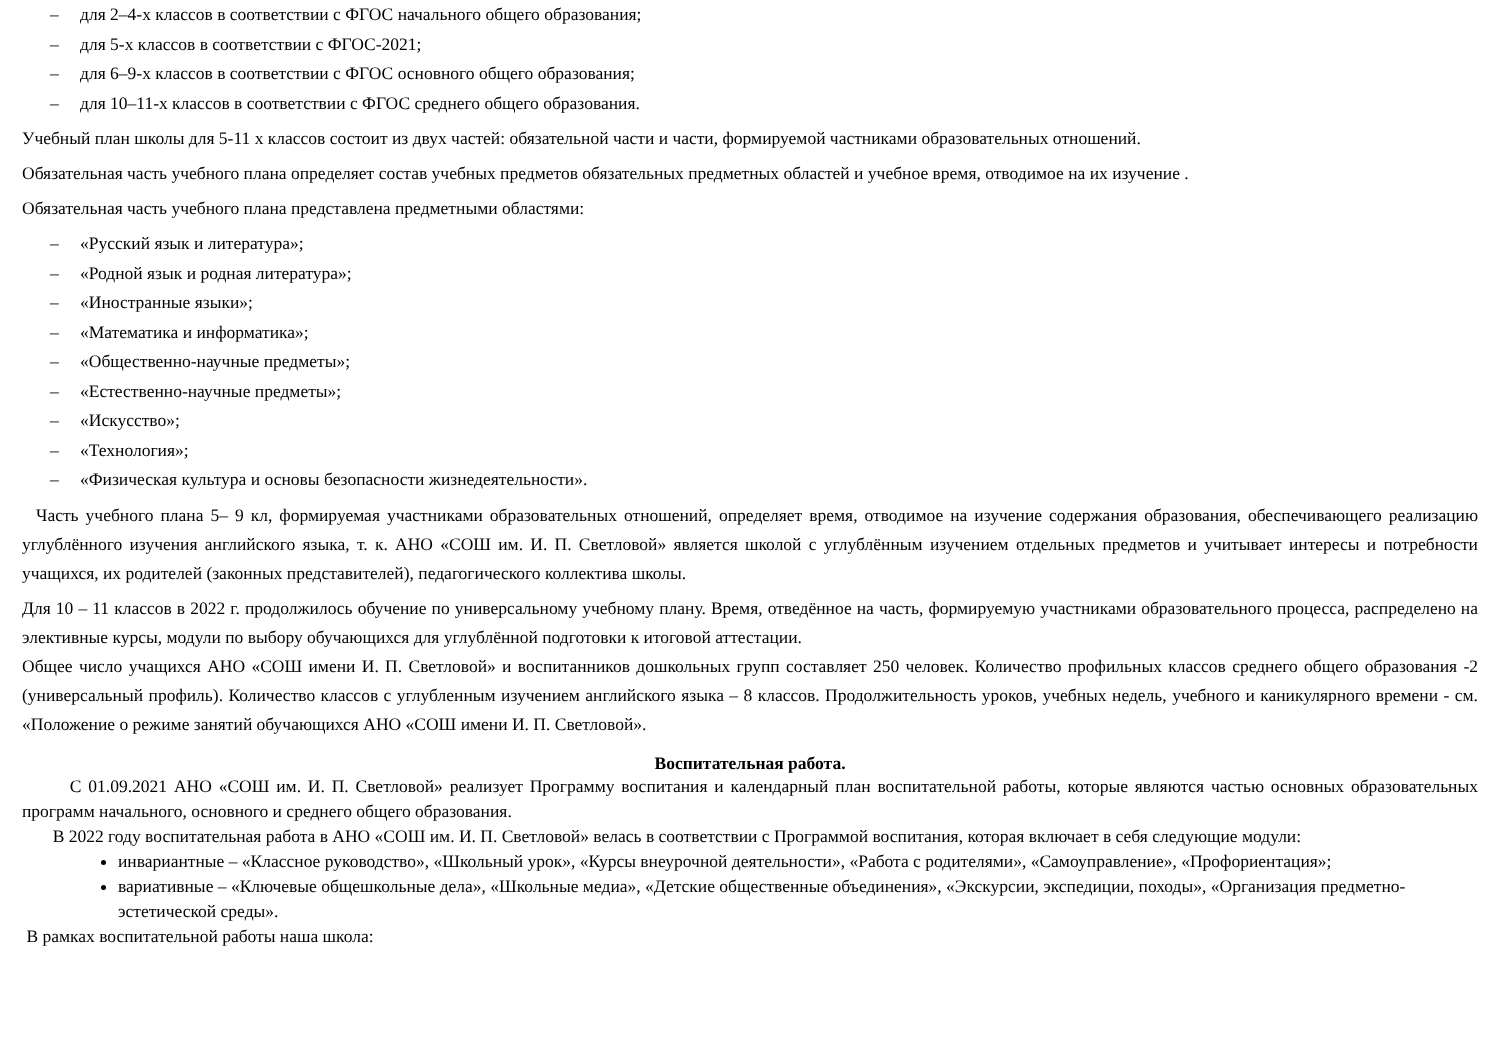– для 2–4-х классов в соответствии с ФГОС начального общего образования;
– для 5-х классов в соответствии с ФГОС-2021;
– для 6–9-х классов в соответствии с ФГОС основного общего образования;
– для 10–11-х классов в соответствии с ФГОС среднего общего образования.
Учебный план школы для 5-11 х классов состоит из двух частей: обязательной части и части, формируемой частниками образовательных отношений.
Обязательная часть учебного плана определяет состав учебных предметов обязательных предметных областей и учебное время, отводимое на их изучение .
Обязательная часть учебного плана представлена предметными областями:
– «Русский язык и литература»;
– «Родной язык и родная литература»;
– «Иностранные языки»;
– «Математика и информатика»;
– «Общественно-научные предметы»;
– «Естественно-научные предметы»;
– «Искусство»;
– «Технология»;
– «Физическая культура и основы безопасности жизнедеятельности».
Часть учебного плана 5– 9 кл, формируемая участниками образовательных отношений, определяет время, отводимое на изучение содержания образования, обеспечивающего реализацию углублённого изучения английского языка, т. к. АНО «СОШ им. И. П. Светловой» является школой с углублённым изучением отдельных предметов и учитывает интересы и потребности учащихся, их родителей (законных представителей), педагогического коллектива школы.
Для 10 – 11 классов в 2022 г. продолжилось обучение по универсальному учебному плану. Время, отведённое на часть, формируемую участниками образовательного процесса, распределено на элективные курсы, модули по выбору обучающихся для углублённой подготовки к итоговой аттестации.
Общее число учащихся АНО «СОШ имени И. П. Светловой» и воспитанников дошкольных групп составляет 250 человек. Количество профильных классов среднего общего образования -2 (универсальный профиль). Количество классов с углубленным изучением английского языка – 8 классов. Продолжительность уроков, учебных недель, учебного и каникулярного времени - см. «Положение о режиме занятий обучающихся АНО «СОШ имени И. П. Светловой».
Воспитательная работа.
С 01.09.2021 АНО «СОШ им. И. П. Светловой» реализует Программу воспитания и календарный план воспитательной работы, которые являются частью основных образовательных программ начального, основного и среднего общего образования.
В 2022 году воспитательная работа в АНО «СОШ им. И. П. Светловой» велась в соответствии с Программой воспитания, которая включает в себя следующие модули:
инвариантные – «Классное руководство», «Школьный урок», «Курсы внеурочной деятельности», «Работа с родителями», «Самоуправление», «Профориентация»;
вариативные – «Ключевые общешкольные дела», «Школьные медиа», «Детские общественные объединения», «Экскурсии, экспедиции, походы», «Организация предметно-эстетической среды».
В рамках воспитательной работы наша школа: